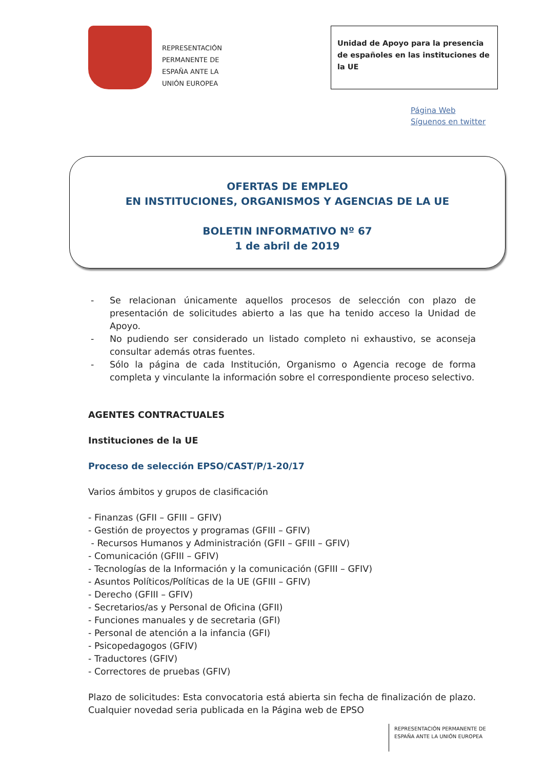REPRESENTACIÓN
PERMANENTE DE
ESPAÑA ANTE LA
UNIÓN EUROPEA
Unidad de Apoyo para la presencia de españoles en las instituciones de la UE
Página Web
Síguenos en twitter
OFERTAS DE EMPLEO
EN INSTITUCIONES, ORGANISMOS Y AGENCIAS DE LA UE
BOLETIN INFORMATIVO Nº 67
1 de abril de 2019
- Se relacionan únicamente aquellos procesos de selección con plazo de presentación de solicitudes abierto a las que ha tenido acceso la Unidad de Apoyo.
- No pudiendo ser considerado un listado completo ni exhaustivo, se aconseja consultar además otras fuentes.
- Sólo la página de cada Institución, Organismo o Agencia recoge de forma completa y vinculante la información sobre el correspondiente proceso selectivo.
AGENTES CONTRACTUALES
Instituciones de la UE
Proceso de selección EPSO/CAST/P/1-20/17
Varios ámbitos y grupos de clasificación
- Finanzas (GFII – GFIII – GFIV)
- Gestión de proyectos y programas (GFIII – GFIV)
- Recursos Humanos y Administración (GFII – GFIII – GFIV)
- Comunicación (GFIII – GFIV)
- Tecnologías de la Información y la comunicación (GFIII – GFIV)
- Asuntos Políticos/Políticas de la UE (GFIII – GFIV)
- Derecho (GFIII – GFIV)
- Secretarios/as y Personal de Oficina (GFII)
- Funciones manuales y de secretaria (GFI)
- Personal de atención a la infancia (GFI)
- Psicopedagogos (GFIV)
- Traductores (GFIV)
- Correctores de pruebas (GFIV)
Plazo de solicitudes: Esta convocatoria está abierta sin fecha de finalización de plazo. Cualquier novedad seria publicada en la Página web de EPSO
REPRESENTACIÓN PERMANENTE DE
ESPAÑA ANTE LA UNIÓN EUROPEA